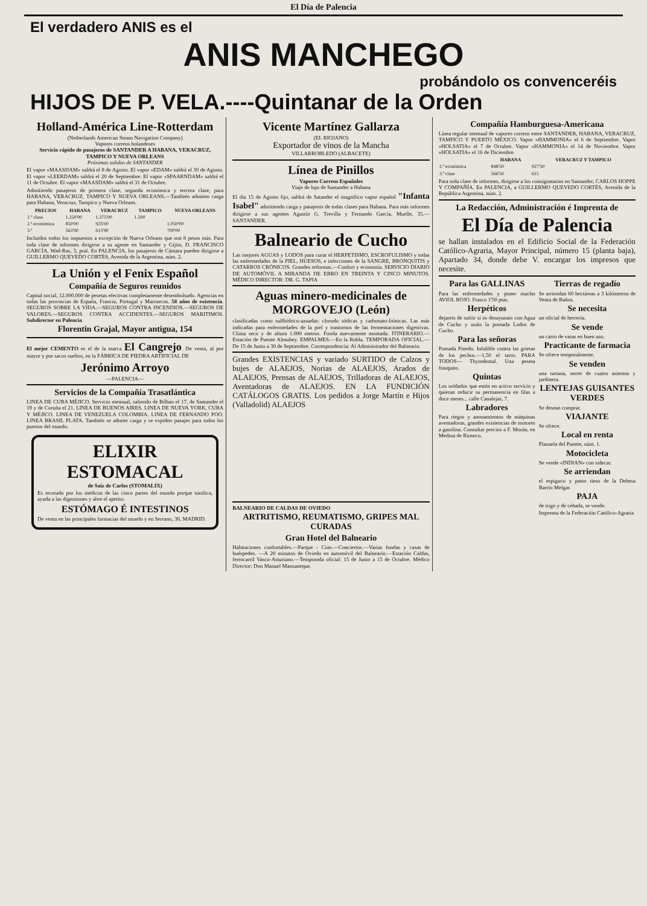El Día de Palencia
El verdadero ANIS es el
ANIS MANCHEGO
probándolo os convenceréis
HIJOS DE P. VELA.----Quintanar de la Orden
Holland-América Line-Rotterdam
(Netherlands American Steam Navigation Company)
Vapores correos holandeses
Servicio rápido de pasajeros de SANTANDER A HABANA, VERACRUZ, TAMPICO Y NUEVA ORLEANS
Próximas salidas de SANTANDER
El vapor «MAASDAM» saldrá el 8 de Agosto. El vapor «EDAM» saldrá el 30 de Agosto. El vapor «LEERDAM» saldrá el 20 de Septiembre. El vapor «SPAARNDAM» saldrá el 11 de Octubre. El vapor «MAASDAM» saldrá el 31 de Octubre.
Admitiendo pasajeros de primera clase, segunda económica y tercera clase, para HABANA, VERACRUZ, TAMPICO Y NUEVA ORLEANS.—También admiten carga para Habana, Veracruz, Tampico y Nueva Orleans.
| PRECIOS | HABANA | VERACRUZ | TAMPICO | NUEVA ORLEANS |
| --- | --- | --- | --- | --- |
| 1.ª clase | 1.250'00 | 1.375'00 | 1.500 | |
| 2.ª económica | 850'00 | 925'00 | | 1.050'00 |
| 3.ª | 563'90 | 613'90 | | 700'00 |
Incluidos todos los impuestos a excepción de Nueva Orleans que son 8 pesos más. Para toda clase de informes dirigirse a su agente en Santander y Gijón, D. FRANCISCO GARCÍA, Wad-Ras, 3, pral. En PALENCIA, los pasajeros de Cámara pueden dirigirse a GUILLERMO QUEVEDO CORTÉS, Avenida de la Argentina, núm. 2.
La Unión y el Fenix Español
Compañía de Seguros reunidos
Capital social, 12.000.000 de pesetas efectivas completamente desembolsado. Agencias en todas las provincias de España, Francia, Portugal y Marruecos. 58 años de existencia. SEGUROS SOBRE LA VIDA.—SEGUROS CONTRA INCENDIOS.—SEGUROS DE VALORES.—SEGUROS CONTRA ACCIDENTES.—SEGUROS MARITIMOS. Subdirector en Palencia
Florentin Grajal, Mayor antigua, 154
El mejor CEMENTO es el de la marca El Cangrejo. De venta, al por mayor y por sacos sueltos, en la FÁBRICA DE PIEDRA ARTIFICIAL DE
Jerónimo Arroyo
—PALENCIA—
Servicios de la Compañía Trasatlántica
LINEA DE CUBA MÉJICO. Servicio mensual, saliendo de Bilbao el 17, de Santander el 19 y de Coruña el 21. LINEA DE BUENOS AIRES. LINEA DE NUEVA YORK, CUBA Y MÉJICO. LINEA DE VENEZUELA COLOMBIA. LINEA DE FERNANDO POO. LINEA BRASIL PLATA. También se admite carga y se expiden pasajes para todos los puertos del mundo.
ELIXIR ESTOMACAL
de Saiz de Carlos (STOMALIX)
Es recetado por los médicos de las cinco partes del mundo porque tonifica, ayuda a las digestiones y abre el apetito.
ESTÓMAGO É INTESTINOS
De venta en las principales farmacias del mundo y en Serrano, 30, MADRID.
Vicente Martínez Gallarza
(EL RIOJANO)
Exportador de vinos de la Mancha
VILLARROBLEDO (ALBACETE)
Línea de Pinillos
Vapores Correos Españoles
Viaje de lujo de Santander a Habana
El día 15 de Agosto fijo, saldrá de Satander el magnífico vapor español "Infanta Isabel" admitiendo carga y pasajeros de todas clases para Habana. Para más informes dirigirse a sus agentes Agustín G. Trevilla y Fernando García, Muelle, 35.—SANTANDER.
Balneario de Cucho
Las mejores AGUAS y LODOS para curar el HERPETISMO, ESCROFULISMO y todas las enfermedades de la PIEL, HUESOS, e infecciones de la SANGRE, BRONQUITIS y CATARROS CRÓNICOS. Grandes reformas.—Confort y economía. SERVICIO DIARIO DE AUTOMÓVIL A MIRANDA DE EBRO EN TREINTA Y CINCO MINUTOS. MÉDICO DIRECTOR: DR. G. TAPIA
Aguas minero-medicinales de MORGOVEJO (León)
clasificadas como sulfhídrico-azoadas: clorudo sódicas y carbonato-litínicas. Las más indicadas para enfermedades de la piel y trastornos de las fermentaciones digestivas. Clima seco y de altura 1.000 metros. Fonda nuevamente montada. ITINERARIO.—Estación de Puente Almuhey. EMPALMES.—En la Robla. TEMPORADA OFICIAL.—De 15 de Junio a 30 de Septiembre. Correspondencia: Al Administrador del Balneario.
Grandes EXISTENCIAS y variado SURTIDO de Calzos y bujes de ALAEJOS, Norias de ALAEJOS, Arados de ALAEJOS, Prensas de ALAEJOS, Trilladoras de ALAEJOS, Aventadoras de ALAEJOS. EN LA FUNDICIÓN CATÁLOGOS GRATIS. Los pedidos a Jorge Martín e Hijos (Valladolid) ALAEJOS
BALNEARIO DE CALDAS DE OVIEDO
ARTRITISMO, REUMATISMO, GRIPES MAL CURADAS
Gran Hotel del Balneario
Habitaciones confortables.—Parque - Cine.—Conciertos.—Varias fondas y casas de huéspedes. —A 20 minutos de Oviedo en automóvil del Balneario.—Estación Caldas, ferrocarril Vasco-Asturiano.—Temporada oficial: 15 de Junio a 15 de Octubre. Médico Director: Don Manuel Manzaneque.
Compañía Hamburguesa-Americana
Línea regular mensual de vapores correos entre SANTANDER, HABANA, VERACRUZ, TAMPICO Y PUERTO MÉXICO. Vapor «HAMMONIA» el 6 de Septiembre. Vapor «HOLSATIA» el 7 de Octubre. Vapor «HAMMONIA» el 14 de Noviembre. Vapor «HOLSATIA» el 16 de Diciembre.
| | HABANA | VERACRUZ Y TAMPICO |
| --- | --- | --- |
| 2.ª económica | 848'50 | 927'50 |
| 3.ª clase | 566'50 | 615 |
Para toda clase de informes, dirigirse a los consignatarios en Santander, CARLOS HOPPE Y COMPAÑÍA. En PALENCIA, a GUILLERMO QUEVEDO CORTÉS, Avenida de la República Argentina, núm. 2.
La Redacción, Administración é Imprenta de
El Día de Palencia
se hallan instalados en el Edificio Social de la Federación Católico-Agraria, Mayor Principal, número 15 (planta baja), Apartado 34, donde debe V. encargar los impresos que necesite.
Para las GALLINAS
Para las enfermedades y poner mucho AVIOL ROJO. Frasco 1'50 ptas.
Herpéticos
dejareis de sufrir si os desayunais con Agua de Cucho y usáis la pomada Lodos de Cucho.
Para las señoras
Pomada Pinedo. Infalible contra las grietas de los pechos.—1,50 el tarro. PARA TODOS— Thymdental. Una peseta frasquito.
Quintas
Los soldados que estén en activo servicio y quieran reducir su permanencia en filas a doce meses... calle Canalejas, 7.
Labradores
Para riegos y anonamientos de máquinas aventadoras, grandes existencias de motores a gasolina. Consultar precios a F. Morán, en Medina de Rioseco.
Tierras de regadío
Se arriendan 60 hectáreas a 3 kilómetros de Venta de Baños.
Se necesita
un oficial de herrería.
Se vende
un carro de varas en buen uso.
Practicante de farmacia
Se ofrece temporalmente.
Se venden
una tartana, serret de cuatro asientos y jardinera.
LENTEJAS GUISANTES VERDES
Se desean comprar.
VIAJANTE
Se ofrece.
Local en renta
Plazuela del Puente, núm. 1.
Motocicleta
Se vende «INDIAN» con sidecar.
Se arriendan
el espiguco y pasto tieso de la Dehesa Barrio Melgar.
PAJA
de trigo y de cebada, se vende.
Imprenta de la Federación Católico-Agraria